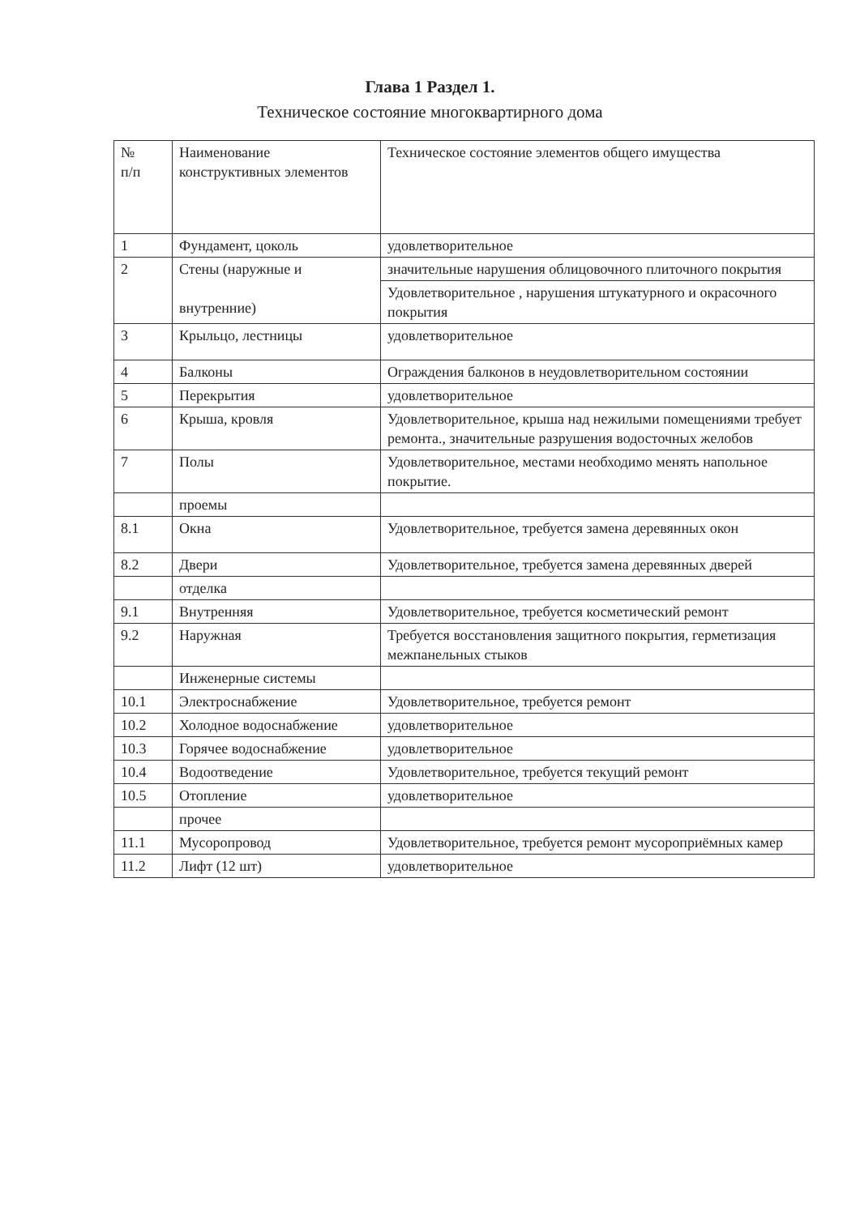Глава 1 Раздел 1.
Техническое состояние многоквартирного дома
| № п/п | Наименование конструктивных элементов | Техническое состояние элементов общего имущества |
| 1 | Фундамент, цоколь | удовлетворительное |
| 2 | Стены (наружные и внутренние) | значительные нарушения облицовочного плиточного покрытия |
| | | Удовлетворительное , нарушения штукатурного и окрасочного покрытия |
| 3 | Крыльцо, лестницы | удовлетворительное |
| 4 | Балконы | Ограждения балконов в неудовлетворительном состоянии |
| 5 | Перекрытия | удовлетворительное |
| 6 | Крыша, кровля | Удовлетворительное, крыша над нежилыми помещениями требует ремонта., значительные разрушения водосточных желобов |
| 7 | Полы | Удовлетворительное, местами необходимо менять напольное покрытие. |
| | проемы | |
| 8.1 | Окна | Удовлетворительное, требуется замена деревянных окон |
| 8.2 | Двери | Удовлетворительное, требуется замена деревянных дверей |
| | отделка | |
| 9.1 | Внутренняя | Удовлетворительное, требуется косметический ремонт |
| 9.2 | Наружная | Требуется восстановления защитного покрытия, герметизация межпанельных стыков |
| | Инженерные системы | |
| 10.1 | Электроснабжение | Удовлетворительное, требуется ремонт |
| 10.2 | Холодное водоснабжение | удовлетворительное |
| 10.3 | Горячее водоснабжение | удовлетворительное |
| 10.4 | Водоотведение | Удовлетворительное, требуется текущий ремонт |
| 10.5 | Отопление | удовлетворительное |
| | прочее | |
| 11.1 | Мусоропровод | Удовлетворительное, требуется ремонт мусороприёмных камер |
| 11.2 | Лифт (12 шт) | удовлетворительное |